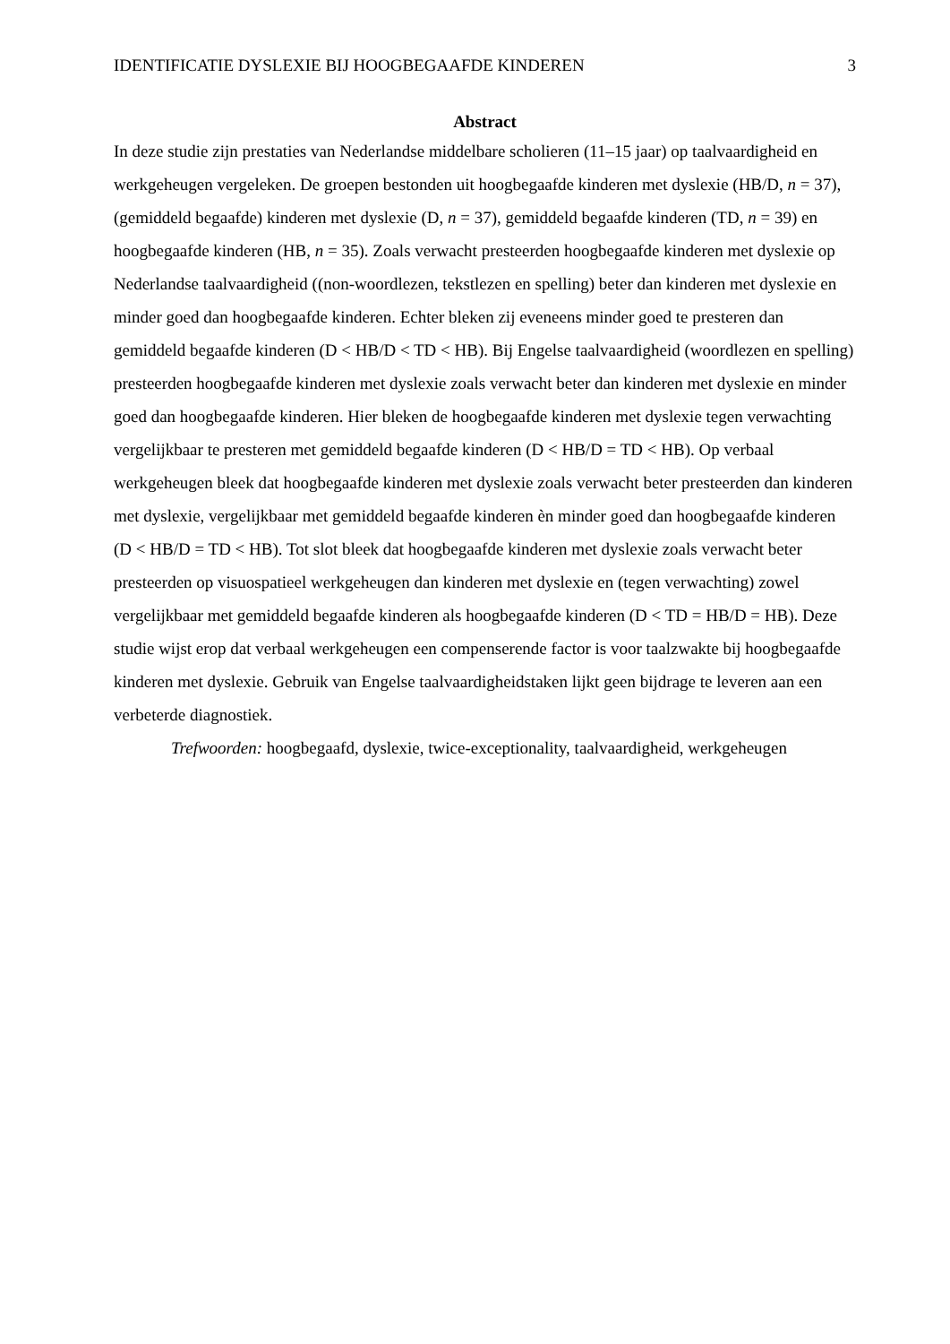IDENTIFICATIE DYSLEXIE BIJ HOOGBEGAAFDE KINDEREN 3
Abstract
In deze studie zijn prestaties van Nederlandse middelbare scholieren (11–15 jaar) op taalvaardigheid en werkgeheugen vergeleken. De groepen bestonden uit hoogbegaafde kinderen met dyslexie (HB/D, n = 37), (gemiddeld begaafde) kinderen met dyslexie (D, n = 37), gemiddeld begaafde kinderen (TD, n = 39) en hoogbegaafde kinderen (HB, n = 35). Zoals verwacht presteerden hoogbegaafde kinderen met dyslexie op Nederlandse taalvaardigheid ((non-woordlezen, tekstlezen en spelling) beter dan kinderen met dyslexie en minder goed dan hoogbegaafde kinderen. Echter bleken zij eveneens minder goed te presteren dan gemiddeld begaafde kinderen (D < HB/D < TD < HB). Bij Engelse taalvaardigheid (woordlezen en spelling) presteerden hoogbegaafde kinderen met dyslexie zoals verwacht beter dan kinderen met dyslexie en minder goed dan hoogbegaafde kinderen. Hier bleken de hoogbegaafde kinderen met dyslexie tegen verwachting vergelijkbaar te presteren met gemiddeld begaafde kinderen (D < HB/D = TD < HB). Op verbaal werkgeheugen bleek dat hoogbegaafde kinderen met dyslexie zoals verwacht beter presteerden dan kinderen met dyslexie, vergelijkbaar met gemiddeld begaafde kinderen èn minder goed dan hoogbegaafde kinderen (D < HB/D = TD < HB). Tot slot bleek dat hoogbegaafde kinderen met dyslexie zoals verwacht beter presteerden op visuospatieel werkgeheugen dan kinderen met dyslexie en (tegen verwachting) zowel vergelijkbaar met gemiddeld begaafde kinderen als hoogbegaafde kinderen (D < TD = HB/D = HB). Deze studie wijst erop dat verbaal werkgeheugen een compenserende factor is voor taalzwakte bij hoogbegaafde kinderen met dyslexie. Gebruik van Engelse taalvaardigheidstaken lijkt geen bijdrage te leveren aan een verbeterde diagnostiek.
Trefwoorden: hoogbegaafd, dyslexie, twice-exceptionality, taalvaardigheid, werkgeheugen